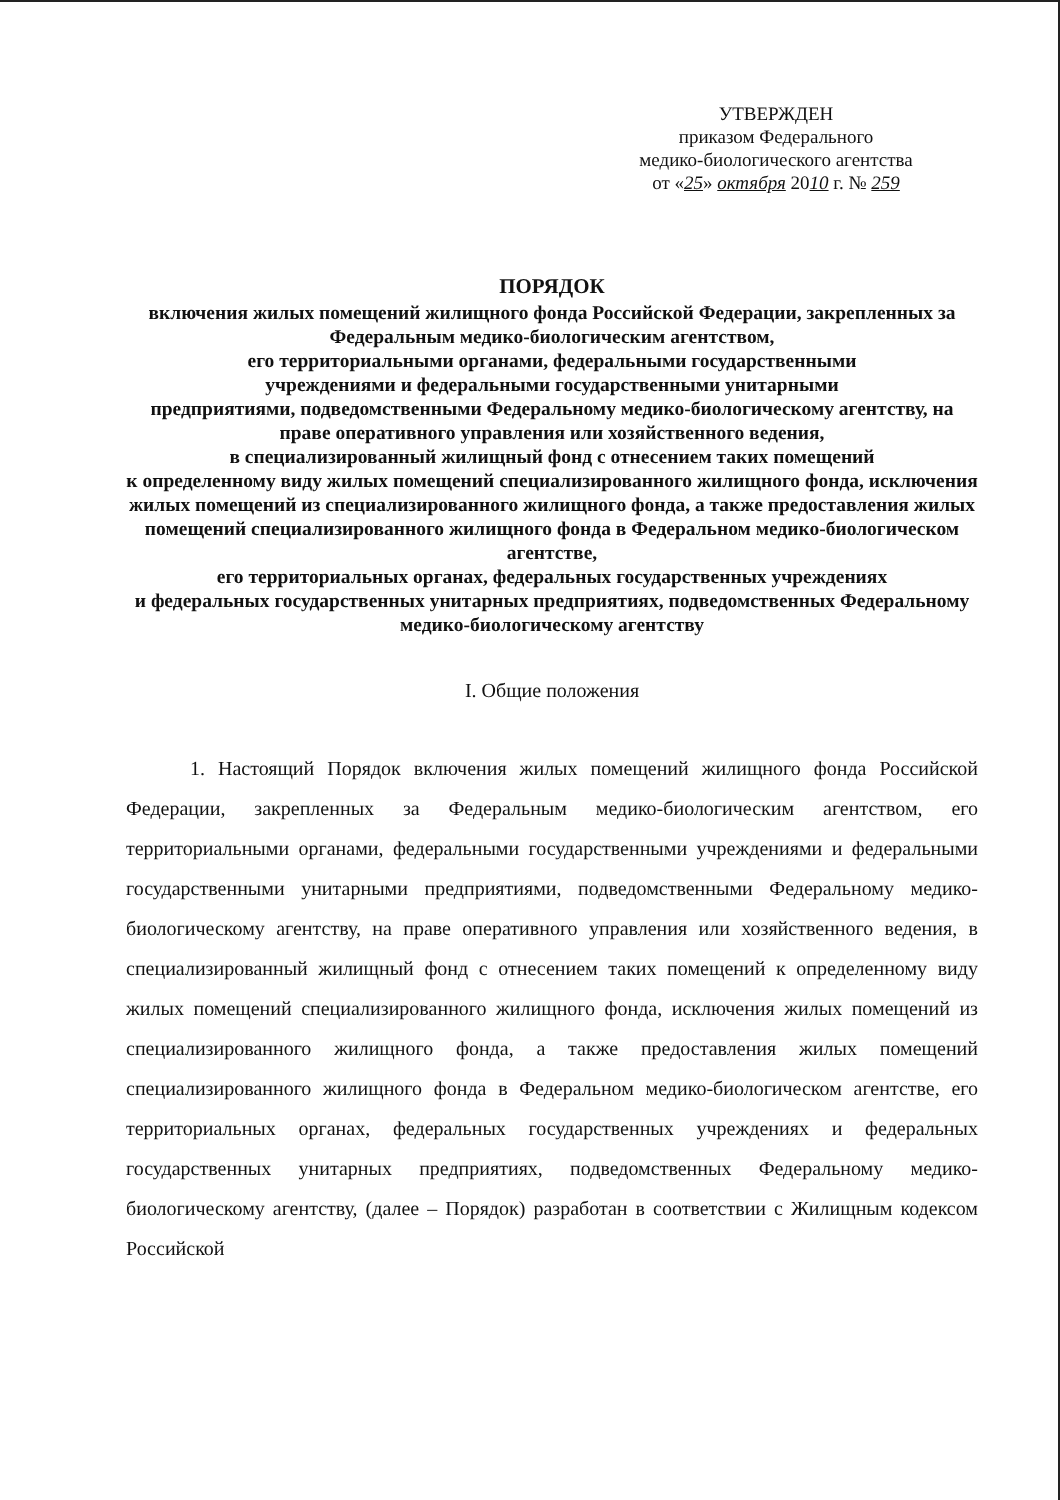УТВЕРЖДЕН
приказом Федерального
медико-биологического агентства
от «25» октября 2010 г. № 259
ПОРЯДОК
включения жилых помещений жилищного фонда Российской Федерации, закрепленных за Федеральным медико-биологическим агентством,
его территориальными органами, федеральными государственными
учреждениями и федеральными государственными унитарными
предприятиями, подведомственными Федеральному медико-биологическому агентству, на праве оперативного управления или хозяйственного ведения,
в специализированный жилищный фонд с отнесением таких помещений
к определенному виду жилых помещений специализированного жилищного фонда, исключения жилых помещений из специализированного жилищного фонда, а также предоставления жилых помещений специализированного жилищного фонда в Федеральном медико-биологическом агентстве,
его территориальных органах, федеральных государственных учреждениях
и федеральных государственных унитарных предприятиях, подведомственных Федеральному медико-биологическому агентству
I. Общие положения
1. Настоящий Порядок включения жилых помещений жилищного фонда Российской Федерации, закрепленных за Федеральным медико-биологическим агентством, его территориальными органами, федеральными государственными учреждениями и федеральными государственными унитарными предприятиями, подведомственными Федеральному медико-биологическому агентству, на праве оперативного управления или хозяйственного ведения, в специализированный жилищный фонд с отнесением таких помещений к определенному виду жилых помещений специализированного жилищного фонда, исключения жилых помещений из специализированного жилищного фонда, а также предоставления жилых помещений специализированного жилищного фонда в Федеральном медико-биологическом агентстве, его территориальных органах, федеральных государственных учреждениях и федеральных государственных унитарных предприятиях, подведомственных Федеральному медико-биологическому агентству, (далее – Порядок) разработан в соответствии с Жилищным кодексом Российской